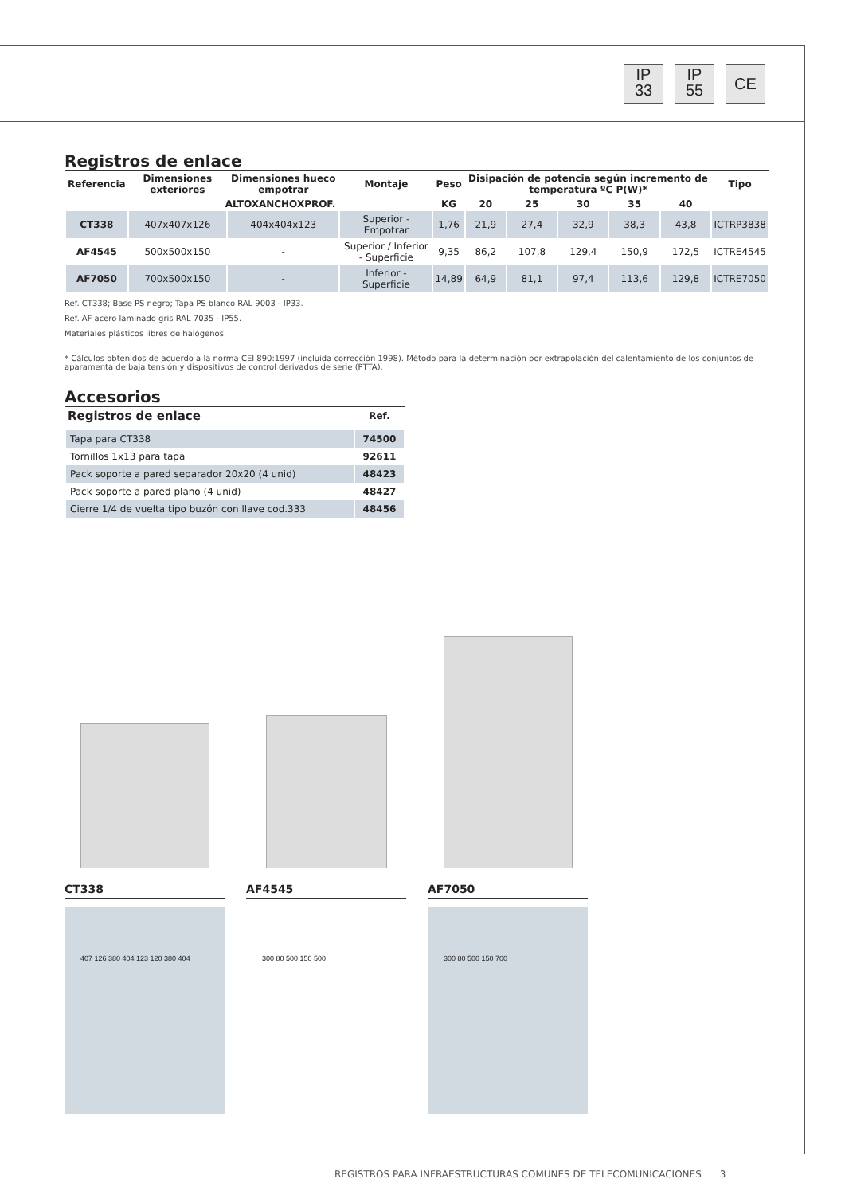IP
33
IP
55
CE
Registros de enlace
| Referencia | Dimensiones exteriores | Dimensiones hueco empotrar | Montaje | Peso | Disipación de potencia según incremento de temperatura ºC P(W)* | | | | | Tipo |
| --- | --- | --- | --- | --- | --- | --- | --- | --- | --- | --- |
| | ALTOXANCHOXPROF. | | | KG | 20 | 25 | 30 | 35 | 40 | |
| CT338 | 407x407x126 | 404x404x123 | Superior - Empotrar | 1,76 | 21,9 | 27,4 | 32,9 | 38,3 | 43,8 | ICTRP3838 |
| AF4545 | 500x500x150 | - | Superior / Inferior - Superficie | 9,35 | 86,2 | 107,8 | 129,4 | 150,9 | 172,5 | ICTRE4545 |
| AF7050 | 700x500x150 | - | Inferior - Superficie | 14,89 | 64,9 | 81,1 | 97,4 | 113,6 | 129,8 | ICTRE7050 |
Ref. CT338; Base PS negro; Tapa PS blanco RAL 9003 - IP33.
Ref. AF acero laminado gris RAL 7035 - IP55.
Materiales plásticos libres de halógenos.
* Cálculos obtenidos de acuerdo a la norma CEI 890:1997 (incluida corrección 1998). Método para la determinación por extrapolación del calentamiento de los conjuntos de aparamenta de baja tensión y dispositivos de control derivados de serie (PTTA).
Accesorios
| Registros de enlace | Ref. |
| --- | --- |
| Tapa para CT338 | 74500 |
| Tornillos 1x13 para tapa | 92611 |
| Pack soporte a pared separador 20x20 (4 unid) | 48423 |
| Pack soporte a pared plano (4 unid) | 48427 |
| Cierre 1/4 de vuelta tipo buzón con llave cod.333 | 48456 |
CT338
407 126 380 404 123 120 380 404
AF4545
300 80 500 150 500
AF7050
300 80 500 150 700
REGISTROS PARA INFRAESTRUCTURAS COMUNES DE TELECOMUNICACIONES 3